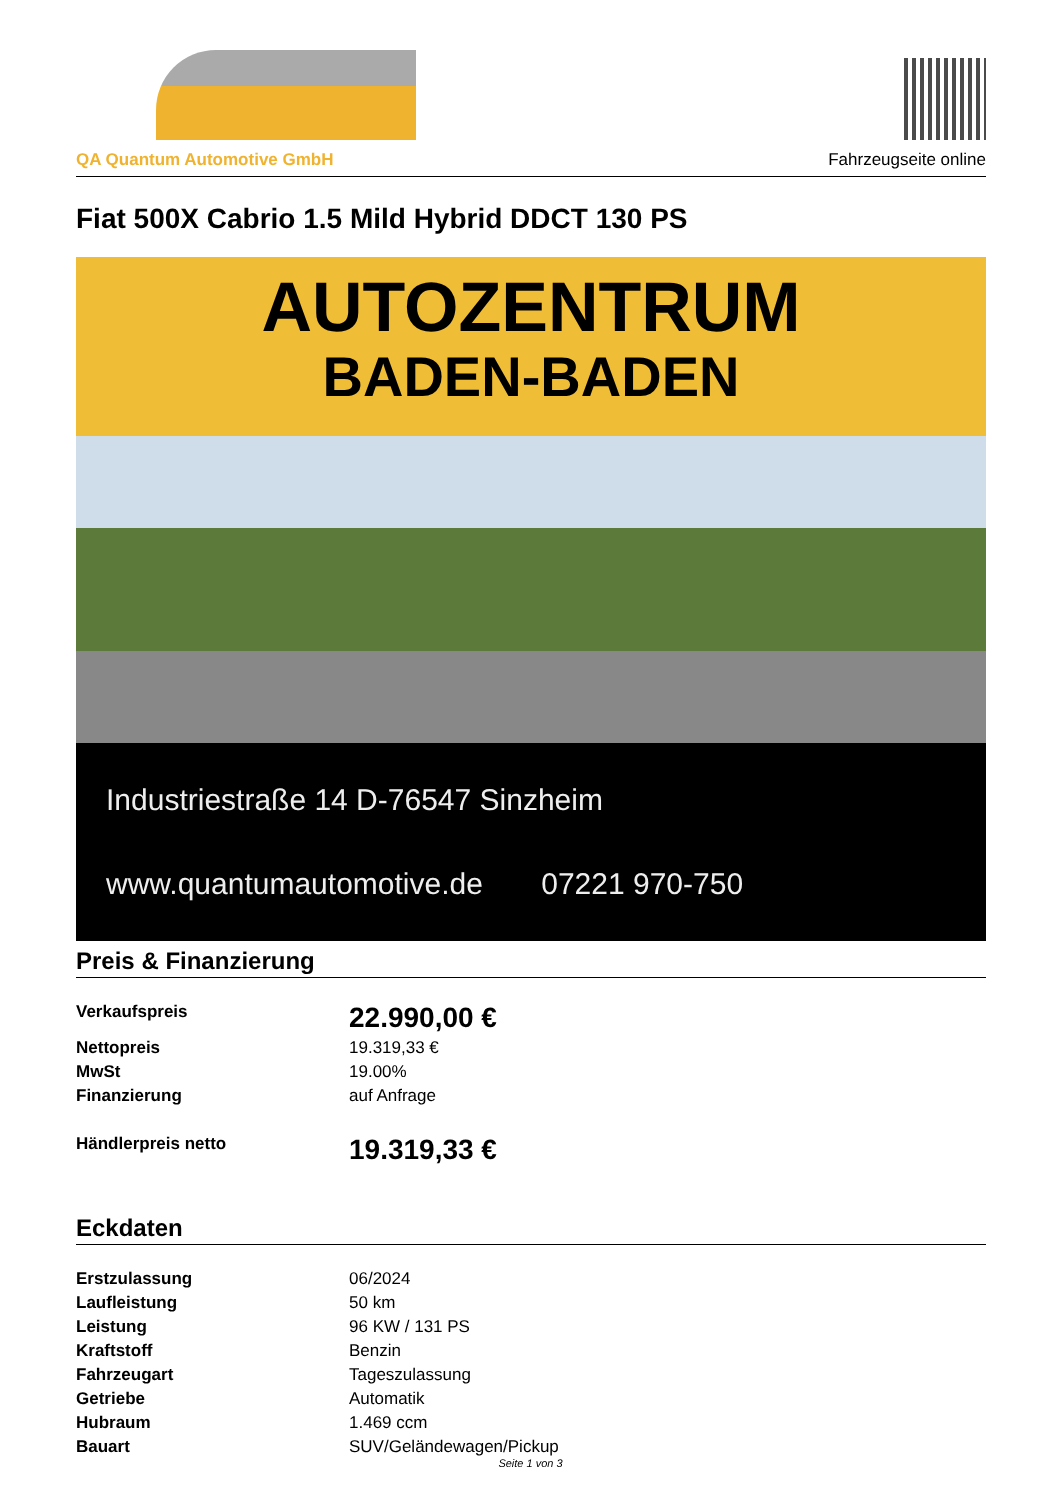QA Quantum Automotive GmbH
Fahrzeugseite online
Fiat 500X Cabrio 1.5 Mild Hybrid DDCT 130 PS
AUTOZENTRUM
BADEN-BADEN
Industriestraße 14 D-76547 Sinzheim
www.quantumautomotive.de 07221 970-750
Preis & Finanzierung
| Verkaufspreis | 22.990,00 € |
| Nettopreis | 19.319,33 € |
| MwSt | 19.00% |
| Finanzierung | auf Anfrage |
| Händlerpreis netto | 19.319,33 € |
Eckdaten
| Erstzulassung | 06/2024 |
| Laufleistung | 50 km |
| Leistung | 96 KW / 131 PS |
| Kraftstoff | Benzin |
| Fahrzeugart | Tageszulassung |
| Getriebe | Automatik |
| Hubraum | 1.469 ccm |
| Bauart | SUV/Geländewagen/Pickup |
Seite 1 von 3